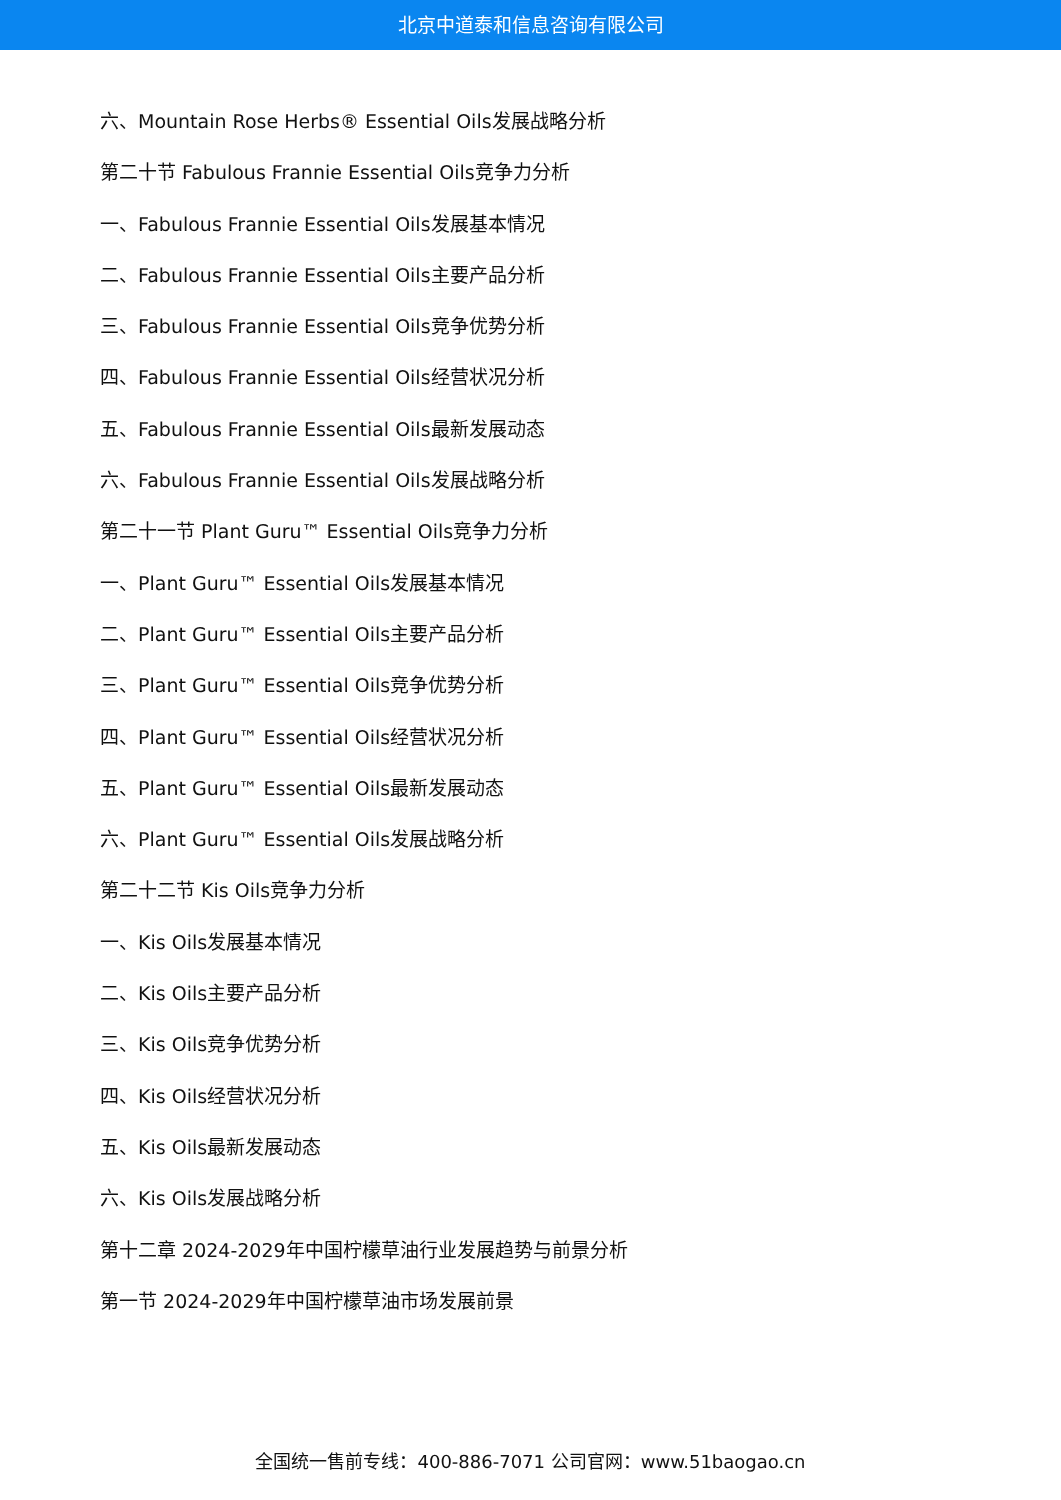北京中道泰和信息咨询有限公司
六、Mountain Rose Herbs® Essential Oils发展战略分析
第二十节 Fabulous Frannie Essential Oils竞争力分析
一、Fabulous Frannie Essential Oils发展基本情况
二、Fabulous Frannie Essential Oils主要产品分析
三、Fabulous Frannie Essential Oils竞争优势分析
四、Fabulous Frannie Essential Oils经营状况分析
五、Fabulous Frannie Essential Oils最新发展动态
六、Fabulous Frannie Essential Oils发展战略分析
第二十一节 Plant Guru™ Essential Oils竞争力分析
一、Plant Guru™ Essential Oils发展基本情况
二、Plant Guru™ Essential Oils主要产品分析
三、Plant Guru™ Essential Oils竞争优势分析
四、Plant Guru™ Essential Oils经营状况分析
五、Plant Guru™ Essential Oils最新发展动态
六、Plant Guru™ Essential Oils发展战略分析
第二十二节 Kis Oils竞争力分析
一、Kis Oils发展基本情况
二、Kis Oils主要产品分析
三、Kis Oils竞争优势分析
四、Kis Oils经营状况分析
五、Kis Oils最新发展动态
六、Kis Oils发展战略分析
第十二章 2024-2029年中国柠檬草油行业发展趋势与前景分析
第一节 2024-2029年中国柠檬草油市场发展前景
全国统一售前专线：400-886-7071 公司官网：www.51baogao.cn